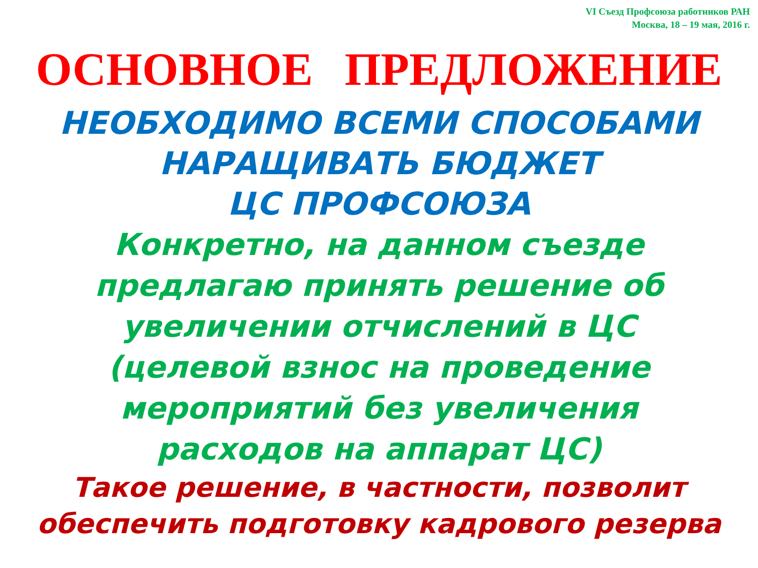VI Съезд Профсоюза работников РАН
Москва, 18 – 19 мая, 2016 г.
ОСНОВНОЕ ПРЕДЛОЖЕНИЕ
НЕОБХОДИМО ВСЕМИ СПОСОБАМИ
НАРАЩИВАТЬ БЮДЖЕТ
ЦС ПРОФСОЮЗА
Конкретно, на данном съезде
предлагаю принять решение об
увеличении отчислений в ЦС
(целевой взнос на проведение
мероприятий без увеличения
расходов на аппарат ЦС)
Такое решение, в частности, позволит
обеспечить подготовку кадрового резерва